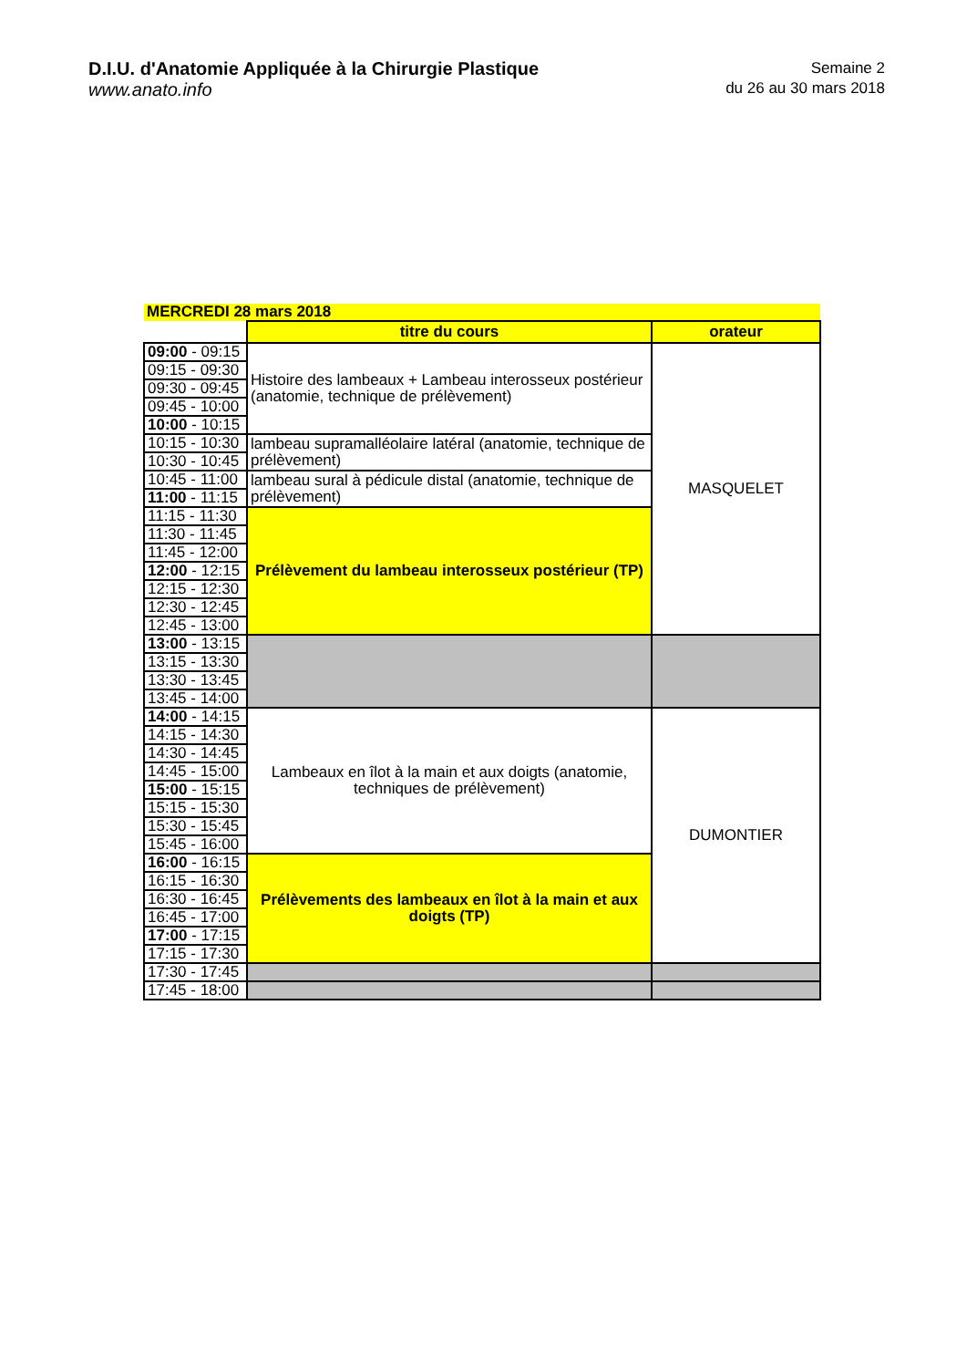D.I.U. d'Anatomie Appliquée à la Chirurgie Plastique
www.anato.info
Semaine 2
du 26 au 30 mars 2018
| MERCREDI 28 mars 2018 | | |
| | titre du cours | orateur |
| 09:00 - 09:15 | Histoire des lambeaux + Lambeau interosseux postérieur (anatomie, technique de prélèvement) | MASQUELET |
| 09:15 - 09:30 | | |
| 09:30 - 09:45 | | |
| 09:45 - 10:00 | | |
| 10:00 - 10:15 | | |
| 10:15 - 10:30 | lambeau supramalléolaire latéral (anatomie, technique de prélèvement) | |
| 10:30 - 10:45 | | |
| 10:45 - 11:00 | lambeau sural à pédicule distal (anatomie, technique de prélèvement) | |
| 11:00 - 11:15 | | |
| 11:15 - 11:30 | Prélèvement du lambeau interosseux postérieur (TP) | |
| 11:30 - 11:45 | | |
| 11:45 - 12:00 | | |
| 12:00 - 12:15 | | |
| 12:15 - 12:30 | | |
| 12:30 - 12:45 | | |
| 12:45 - 13:00 | | |
| 13:00 - 13:15 | | |
| 13:15 - 13:30 | | |
| 13:30 - 13:45 | | |
| 13:45 - 14:00 | | |
| 14:00 - 14:15 | Lambeaux en îlot à la main et aux doigts (anatomie, techniques de prélèvement) | DUMONTIER |
| 14:15 - 14:30 | | |
| 14:30 - 14:45 | | |
| 14:45 - 15:00 | | |
| 15:00 - 15:15 | | |
| 15:15 - 15:30 | | |
| 15:30 - 15:45 | | |
| 15:45 - 16:00 | | |
| 16:00 - 16:15 | Prélèvements des lambeaux en îlot à la main et aux doigts (TP) | |
| 16:15 - 16:30 | | |
| 16:30 - 16:45 | | |
| 16:45 - 17:00 | | |
| 17:00 - 17:15 | | |
| 17:15 - 17:30 | | |
| 17:30 - 17:45 | | |
| 17:45 - 18:00 | | |